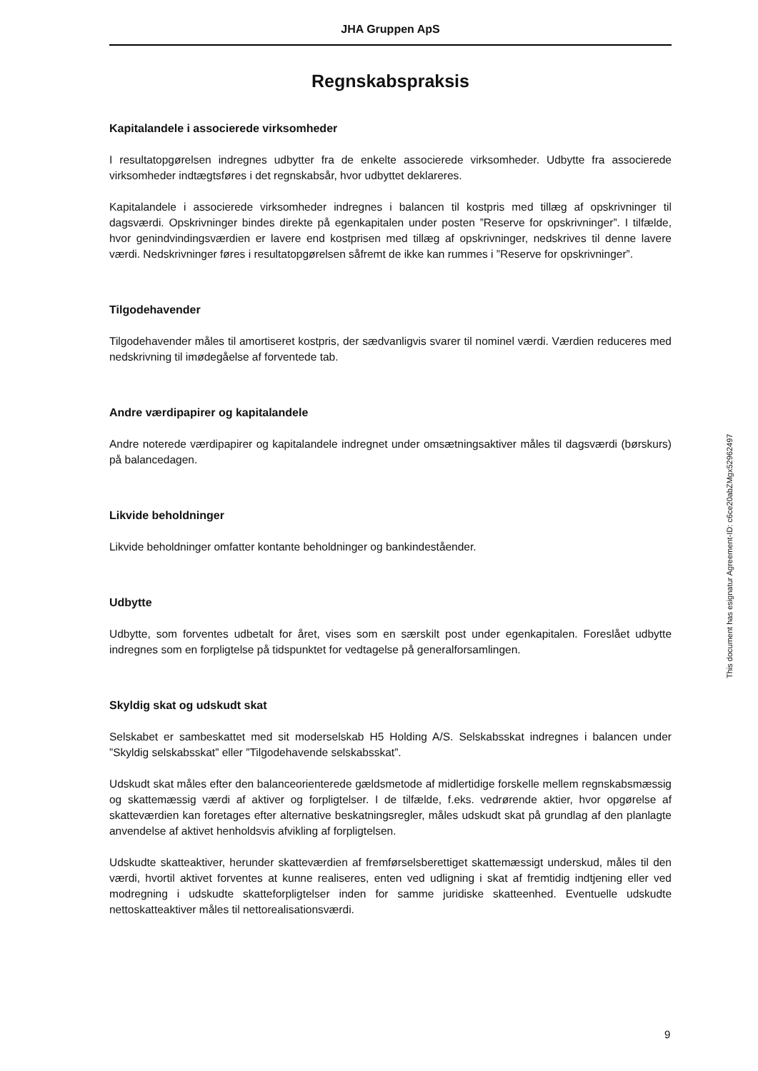JHA Gruppen ApS
Regnskabspraksis
Kapitalandele i associerede virksomheder
I resultatopgørelsen indregnes udbytter fra de enkelte associerede virksomheder. Udbytte fra associerede virksomheder indtægtsføres i det regnskabsår, hvor udbyttet deklareres.
Kapitalandele i associerede virksomheder indregnes i balancen til kostpris med tillæg af opskrivninger til dagsværdi. Opskrivninger bindes direkte på egenkapitalen under posten ”Reserve for opskrivninger”. I tilfælde, hvor genindvindingsværdien er lavere end kostprisen med tillæg af opskrivninger, nedskrives til denne lavere værdi. Nedskrivninger føres i resultatopgørelsen såfremt de ikke kan rummes i ”Reserve for opskrivninger”.
Tilgodehavender
Tilgodehavender måles til amortiseret kostpris, der sædvanligvis svarer til nominel værdi. Værdien reduceres med nedskrivning til imødegåelse af forventede tab.
Andre værdipapirer og kapitalandele
Andre noterede værdipapirer og kapitalandele indregnet under omsætningsaktiver måles til dagsværdi (børskurs) på balancedagen.
Likvide beholdninger
Likvide beholdninger omfatter kontante beholdninger og bankindeståender.
Udbytte
Udbytte, som forventes udbetalt for året, vises som en særskilt post under egenkapitalen. Foreslået udbytte indregnes som en forpligtelse på tidspunktet for vedtagelse på generalforsamlingen.
Skyldig skat og udskudt skat
Selskabet er sambeskattet med sit moderselskab H5 Holding A/S. Selskabsskat indregnes i balancen under ”Skyldig selskabsskat” eller ”Tilgodehavende selskabsskat”.
Udskudt skat måles efter den balanceorienterede gældsmetode af midlertidige forskelle mellem regnskabsmæssig og skattemæssig værdi af aktiver og forpligtelser. I de tilfælde, f.eks. vedrørende aktier, hvor opgørelse af skatteværdien kan foretages efter alternative beskatningsregler, måles udskudt skat på grundlag af den planlagte anvendelse af aktivet henholdsvis afvikling af forpligtelsen.
Udskudte skatteaktiver, herunder skatteværdien af fremførselsberettiget skattemæssigt underskud, måles til den værdi, hvortil aktivet forventes at kunne realiseres, enten ved udligning i skat af fremtidig indtjening eller ved modregning i udskudte skatteforpligtelser inden for samme juridiske skatteenhed. Eventuelle udskudte nettoskatteaktiver måles til nettorealisationsværdi.
This document has esignatur Agreement-ID: c6ce20abZMgx52962497
9